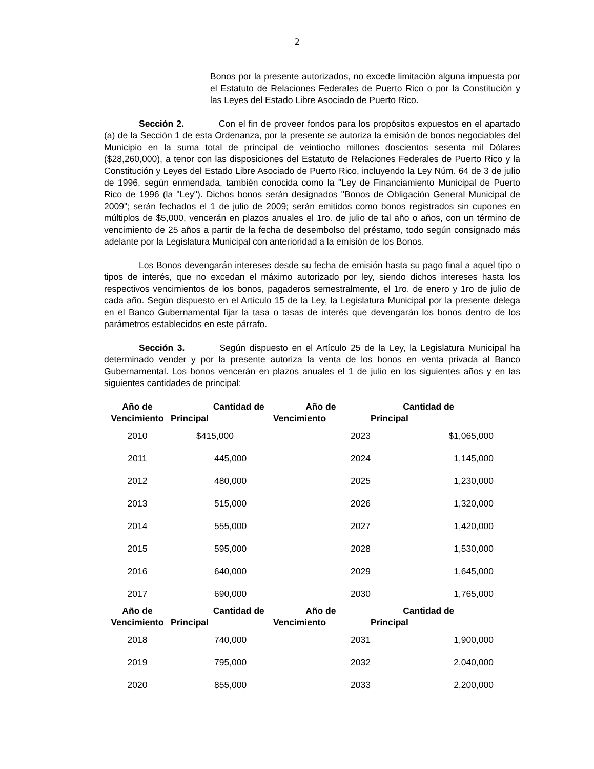2
Bonos por la presente autorizados, no excede limitación alguna impuesta por el Estatuto de Relaciones Federales de Puerto Rico o por la Constitución y las Leyes del Estado Libre Asociado de Puerto Rico.
Sección 2. Con el fin de proveer fondos para los propósitos expuestos en el apartado (a) de la Sección 1 de esta Ordenanza, por la presente se autoriza la emisión de bonos negociables del Municipio en la suma total de principal de veintiocho millones doscientos sesenta mil Dólares ($28,260,000), a tenor con las disposiciones del Estatuto de Relaciones Federales de Puerto Rico y la Constitución y Leyes del Estado Libre Asociado de Puerto Rico, incluyendo la Ley Núm. 64 de 3 de julio de 1996, según enmendada, también conocida como la "Ley de Financiamiento Municipal de Puerto Rico de 1996 (la "Ley"). Dichos bonos serán designados "Bonos de Obligación General Municipal de 2009"; serán fechados el 1 de julio de 2009; serán emitidos como bonos registrados sin cupones en múltiplos de $5,000, vencerán en plazos anuales el 1ro. de julio de tal año o años, con un término de vencimiento de 25 años a partir de la fecha de desembolso del préstamo, todo según consignado más adelante por la Legislatura Municipal con anterioridad a la emisión de los Bonos.
Los Bonos devengarán intereses desde su fecha de emisión hasta su pago final a aquel tipo o tipos de interés, que no excedan el máximo autorizado por ley, siendo dichos intereses hasta los respectivos vencimientos de los bonos, pagaderos semestralmente, el 1ro. de enero y 1ro de julio de cada año. Según dispuesto en el Artículo 15 de la Ley, la Legislatura Municipal por la presente delega en el Banco Gubernamental fijar la tasa o tasas de interés que devengarán los bonos dentro de los parámetros establecidos en este párrafo.
Sección 3. Según dispuesto en el Artículo 25 de la Ley, la Legislatura Municipal ha determinado vender y por la presente autoriza la venta de los bonos en venta privada al Banco Gubernamental. Los bonos vencerán en plazos anuales el 1 de julio en los siguientes años y en las siguientes cantidades de principal:
| Año de Vencimiento | Cantidad de Principal | Año de Vencimiento | Cantidad de Principal |
| --- | --- | --- | --- |
| 2010 | $415,000 | 2023 | $1,065,000 |
| 2011 | 445,000 | 2024 | 1,145,000 |
| 2012 | 480,000 | 2025 | 1,230,000 |
| 2013 | 515,000 | 2026 | 1,320,000 |
| 2014 | 555,000 | 2027 | 1,420,000 |
| 2015 | 595,000 | 2028 | 1,530,000 |
| 2016 | 640,000 | 2029 | 1,645,000 |
| 2017 | 690,000 | 2030 | 1,765,000 |
| Año de Vencimiento | Cantidad de Principal | Año de Vencimiento | Cantidad de Principal |
| 2018 | 740,000 | 2031 | 1,900,000 |
| 2019 | 795,000 | 2032 | 2,040,000 |
| 2020 | 855,000 | 2033 | 2,200,000 |